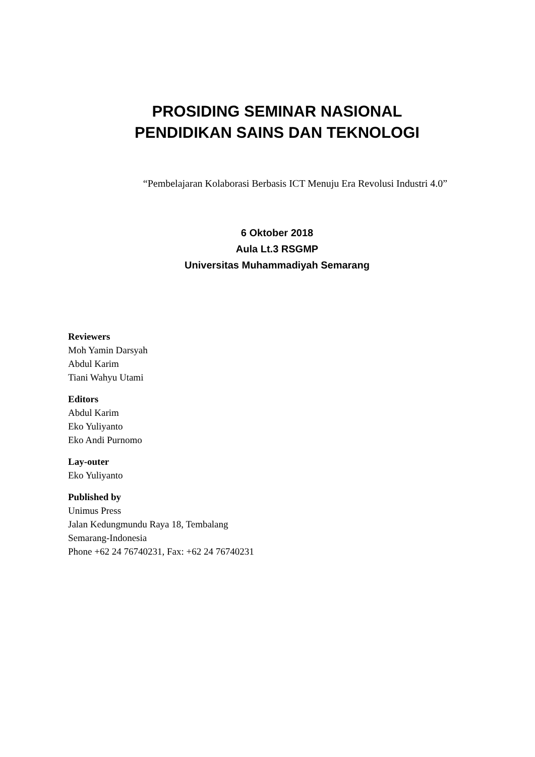PROSIDING SEMINAR NASIONAL
PENDIDIKAN SAINS DAN TEKNOLOGI
“Pembelajaran Kolaborasi Berbasis ICT Menuju Era Revolusi Industri 4.0”
6 Oktober 2018
Aula Lt.3 RSGMP
Universitas Muhammadiyah Semarang
Reviewers
Moh Yamin Darsyah
Abdul Karim
Tiani Wahyu Utami
Editors
Abdul Karim
Eko Yuliyanto
Eko Andi Purnomo
Lay-outer
Eko Yuliyanto
Published by
Unimus Press
Jalan Kedungmundu Raya 18, Tembalang
Semarang-Indonesia
Phone +62 24 76740231, Fax: +62 24 76740231